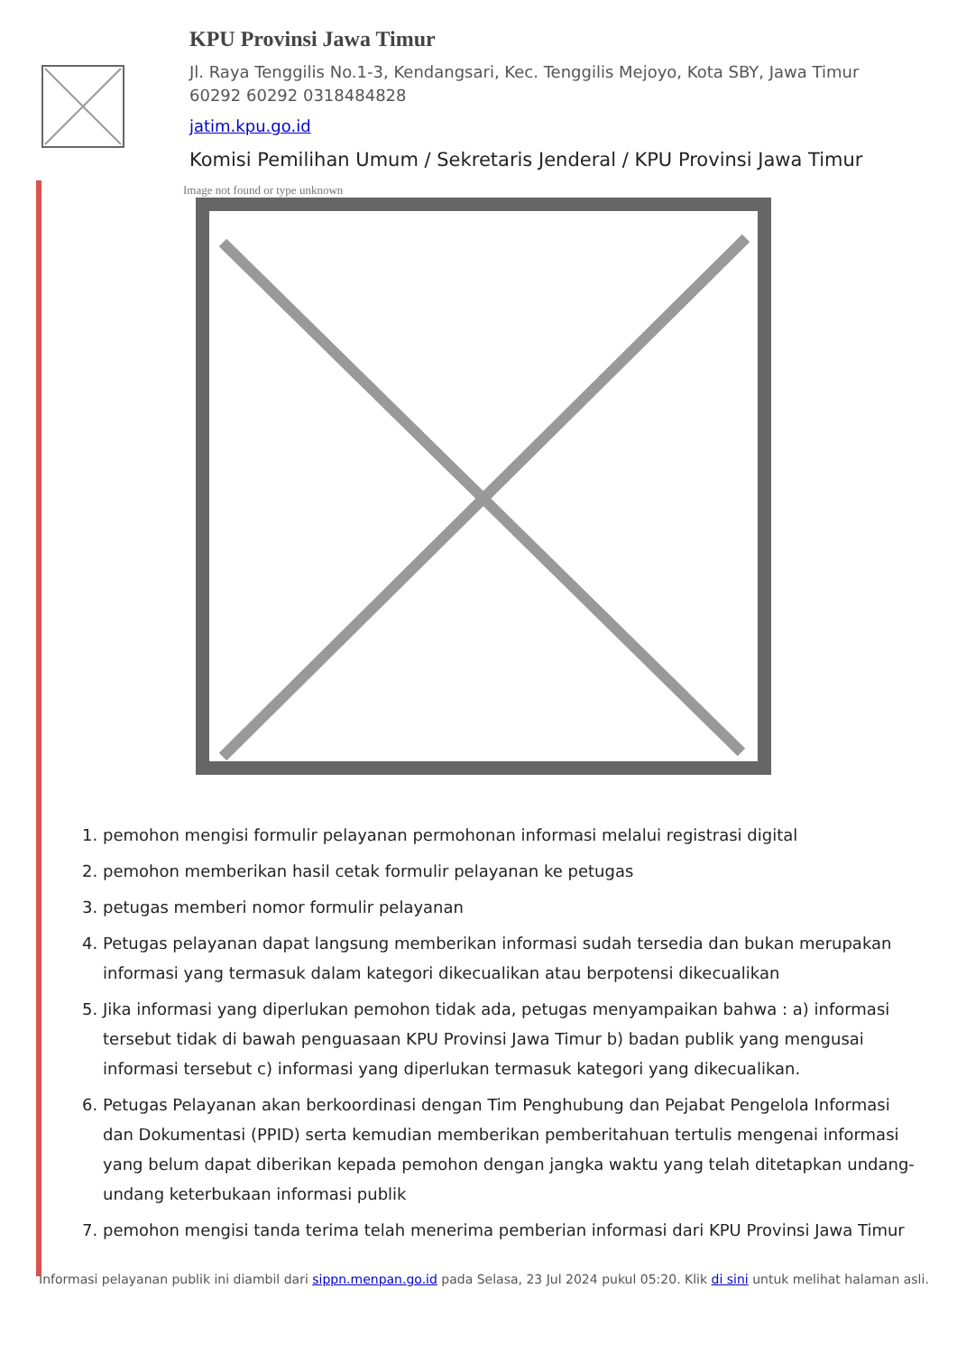KPU Provinsi Jawa Timur
Jl. Raya Tenggilis No.1-3, Kendangsari, Kec. Tenggilis Mejoyo, Kota SBY, Jawa Timur 60292 60292 0318484828
jatim.kpu.go.id
Komisi Pemilihan Umum / Sekretaris Jenderal / KPU Provinsi Jawa Timur
Image not found or type unknown
1. pemohon mengisi formulir pelayanan permohonan informasi melalui registrasi digital
2. pemohon memberikan hasil cetak formulir pelayanan ke petugas
3. petugas memberi nomor formulir pelayanan
4. Petugas pelayanan dapat langsung memberikan informasi sudah tersedia dan bukan merupakan informasi yang termasuk dalam kategori dikecualikan atau berpotensi dikecualikan
5. Jika informasi yang diperlukan pemohon tidak ada, petugas menyampaikan bahwa : a) informasi tersebut tidak di bawah penguasaan KPU Provinsi Jawa Timur b) badan publik yang mengusai informasi tersebut c) informasi yang diperlukan termasuk kategori yang dikecualikan.
6. Petugas Pelayanan akan berkoordinasi dengan Tim Penghubung dan Pejabat Pengelola Informasi dan Dokumentasi (PPID) serta kemudian memberikan pemberitahuan tertulis mengenai informasi yang belum dapat diberikan kepada pemohon dengan jangka waktu yang telah ditetapkan undang-undang keterbukaan informasi publik
7. pemohon mengisi tanda terima telah menerima pemberian informasi dari KPU Provinsi Jawa Timur
Informasi pelayanan publik ini diambil dari sippn.menpan.go.id pada Selasa, 23 Jul 2024 pukul 05:20. Klik di sini untuk melihat halaman asli.